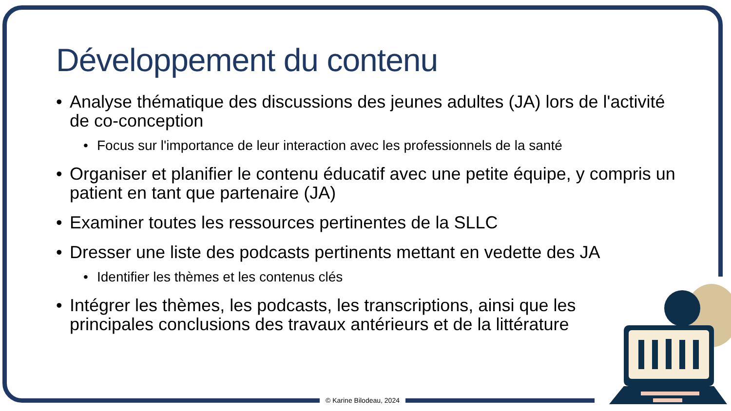Développement du contenu
• Analyse thématique des discussions des jeunes adultes (JA) lors de l'activité de co-conception
• Focus sur l'importance de leur interaction avec les professionnels de la santé
• Organiser et planifier le contenu éducatif avec une petite équipe, y compris un patient en tant que partenaire (JA)
• Examiner toutes les ressources pertinentes de la SLLC
• Dresser une liste des podcasts pertinents mettant en vedette des JA
• Identifier les thèmes et les contenus clés
• Intégrer les thèmes, les podcasts, les transcriptions, ainsi que les principales conclusions des travaux antérieurs et de la littérature
© Karine Bilodeau, 2024